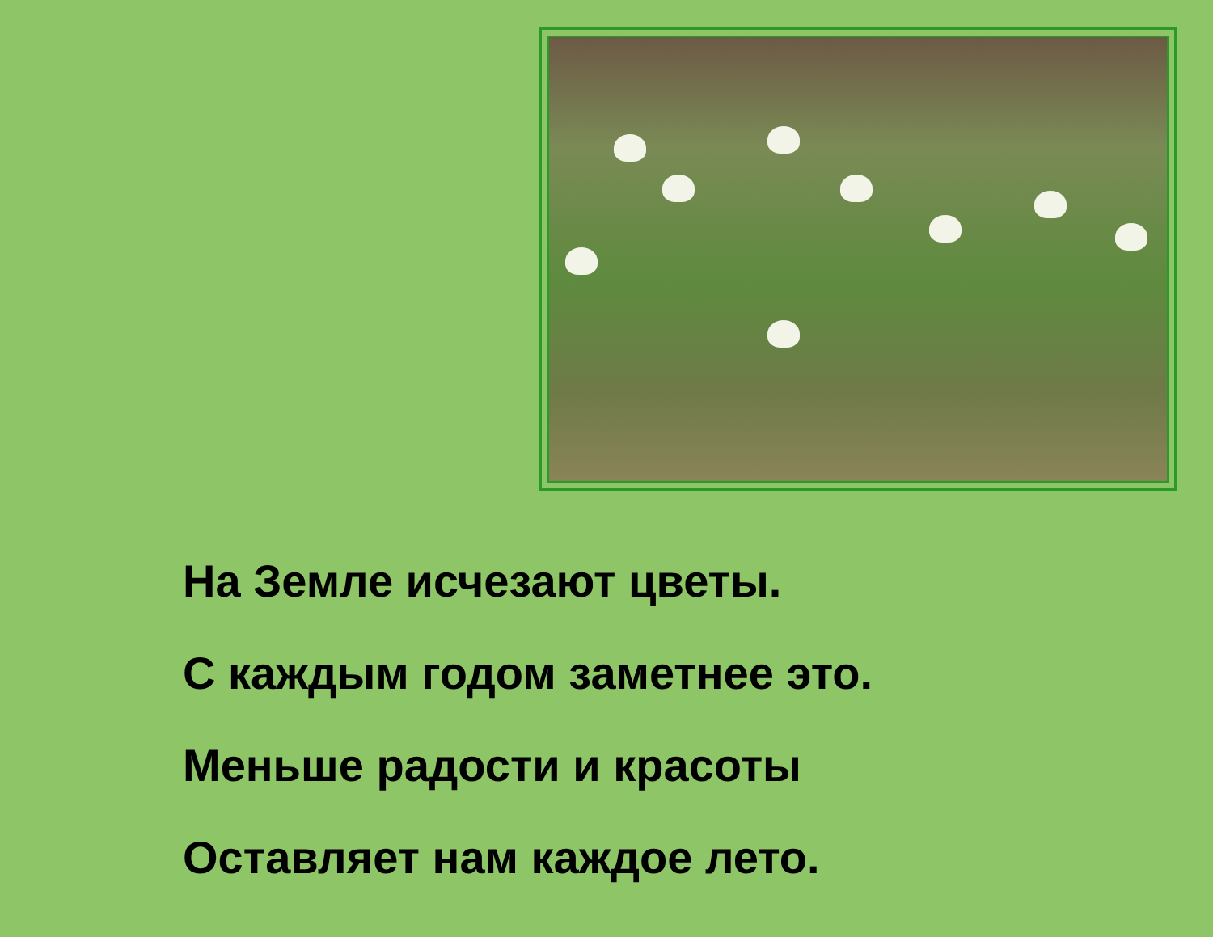На Земле исчезают цветы.
С каждым годом заметнее это.
Меньше радости и красоты
Оставляет нам каждое лето.